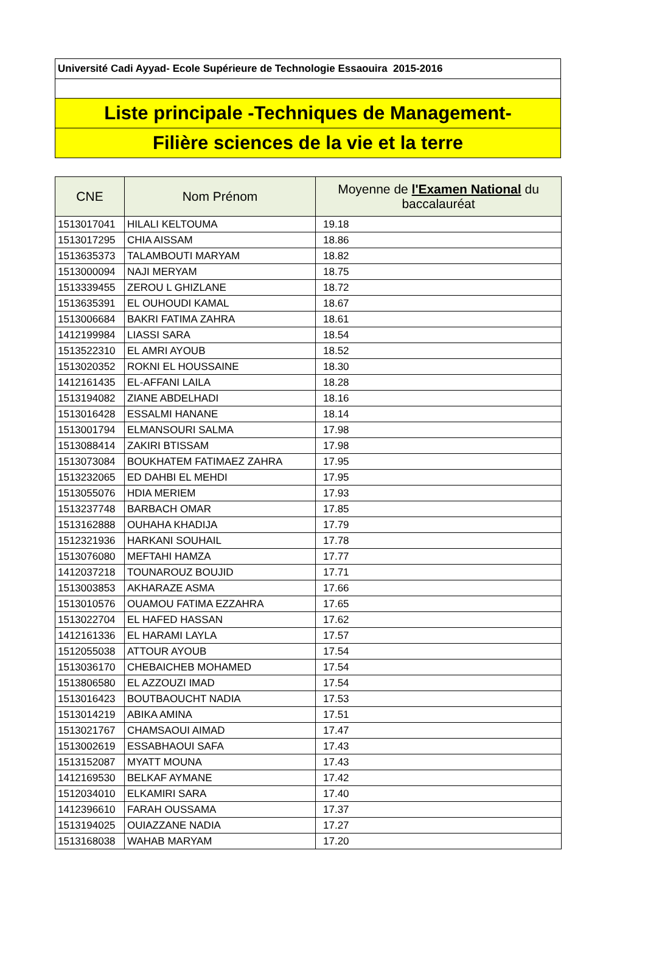Université Cadi Ayyad- Ecole Supérieure de Technologie Essaouira 2015-2016
Liste principale -Techniques de Management-
Filière sciences de la vie et la terre
| CNE | Nom Prénom | Moyenne de l'Examen National du baccalauréat |
| --- | --- | --- |
| 1513017041 | HILALI KELTOUMA | 19.18 |
| 1513017295 | CHIA AISSAM | 18.86 |
| 1513635373 | TALAMBOUTI MARYAM | 18.82 |
| 1513000094 | NAJI MERYAM | 18.75 |
| 1513339455 | ZEROU L GHIZLANE | 18.72 |
| 1513635391 | EL OUHOUDI KAMAL | 18.67 |
| 1513006684 | BAKRI FATIMA ZAHRA | 18.61 |
| 1412199984 | LIASSI SARA | 18.54 |
| 1513522310 | EL AMRI AYOUB | 18.52 |
| 1513020352 | ROKNI EL HOUSSAINE | 18.30 |
| 1412161435 | EL-AFFANI LAILA | 18.28 |
| 1513194082 | ZIANE ABDELHADI | 18.16 |
| 1513016428 | ESSALMI HANANE | 18.14 |
| 1513001794 | ELMANSOURI SALMA | 17.98 |
| 1513088414 | ZAKIRI BTISSAM | 17.98 |
| 1513073084 | BOUKHATEM FATIMAEZ ZAHRA | 17.95 |
| 1513232065 | ED DAHBI EL MEHDI | 17.95 |
| 1513055076 | HDIA MERIEM | 17.93 |
| 1513237748 | BARBACH OMAR | 17.85 |
| 1513162888 | OUHAHA KHADIJA | 17.79 |
| 1512321936 | HARKANI SOUHAIL | 17.78 |
| 1513076080 | MEFTAHI HAMZA | 17.77 |
| 1412037218 | TOUNAROUZ BOUJID | 17.71 |
| 1513003853 | AKHARAZE ASMA | 17.66 |
| 1513010576 | OUAMOU FATIMA EZZAHRA | 17.65 |
| 1513022704 | EL HAFED HASSAN | 17.62 |
| 1412161336 | EL HARAMI LAYLA | 17.57 |
| 1512055038 | ATTOUR AYOUB | 17.54 |
| 1513036170 | CHEBAICHEB MOHAMED | 17.54 |
| 1513806580 | EL AZZOUZI IMAD | 17.54 |
| 1513016423 | BOUTBAOUCHT NADIA | 17.53 |
| 1513014219 | ABIKA AMINA | 17.51 |
| 1513021767 | CHAMSAOUI AIMAD | 17.47 |
| 1513002619 | ESSABHAOUI SAFA | 17.43 |
| 1513152087 | MYATT MOUNA | 17.43 |
| 1412169530 | BELKAF AYMANE | 17.42 |
| 1512034010 | ELKAMIRI SARA | 17.40 |
| 1412396610 | FARAH OUSSAMA | 17.37 |
| 1513194025 | OUIAZZANE NADIA | 17.27 |
| 1513168038 | WAHAB MARYAM | 17.20 |